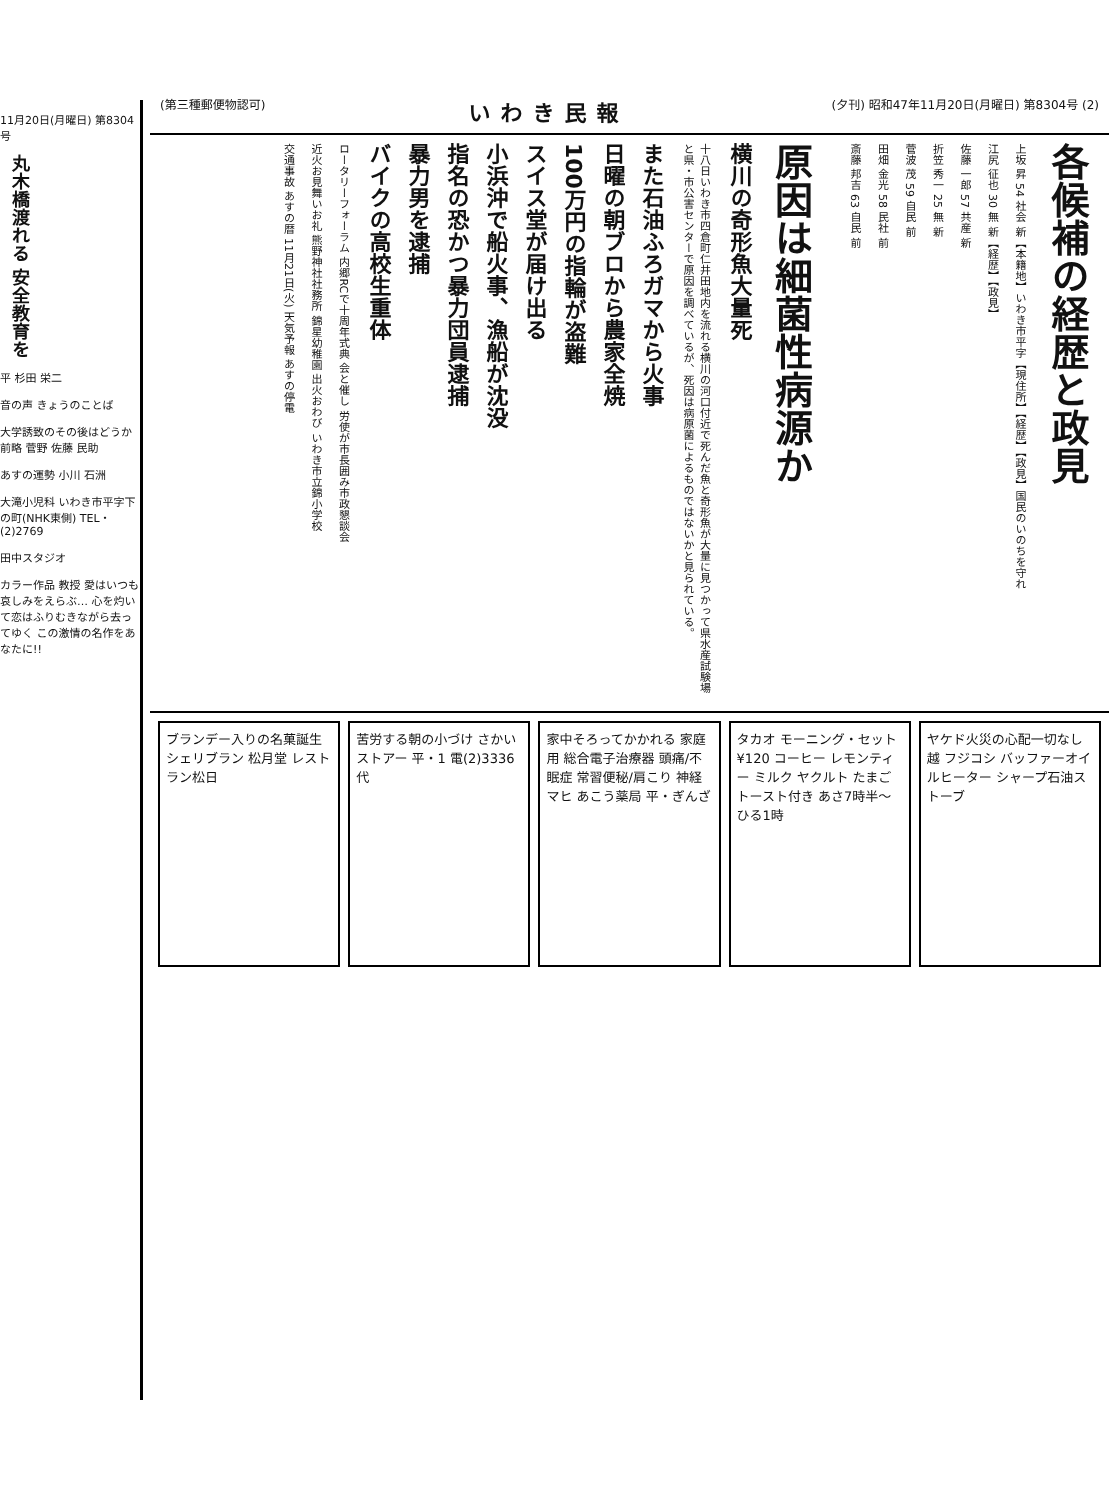11月20日(月曜日) 第8304号
丸木橋渡れる 安全教育を
平 杉田 栄二
音の声 きょうのことば
大学誘致のその後はどうか 前略 菅野 佐藤 民助
あすの運勢 小川 石洲
大滝小児科 いわき市平字下の町(NHK東側) TEL・(2)2769
田中スタジオ
カラー作品 教授 愛はいつも哀しみをえらぶ… 心を灼いて恋はふりむきながら去ってゆく この激情の名作をあなたに!!
(第三種郵便物認可) いわき民報 (夕刊) 昭和47年11月20日(月曜日) 第8304号 (2)
各候補の経歴と政見
上坂 昇 54 社会 新【本籍地】いわき市平字【現住所】【経歴】【政見】国民のいのちを守れ
江尻 征也 30 無 新【経歴】【政見】
佐藤 一郎 57 共産 新
折笠 秀一 25 無 新
菅波 茂 59 自民 前
田畑 金光 58 民社 前
斎藤 邦吉 63 自民 前
原因は細菌性病源か
横川の奇形魚大量死
十八日いわき市四倉町仁井田地内を流れる横川の河口付近で死んだ魚と奇形魚が大量に見つかって県水産試験場と県・市公害センターで原因を調べているが、死因は病原菌によるものではないかと見られている。
また石油ふろガマから火事
日曜の朝ブロから農家全焼
100万円の指輪が盗難
スイス堂が届け出る
小浜沖で船火事、漁船が沈没
指名の恐かつ暴力団員逮捕
暴力男を逮捕
バイクの高校生重体
ロータリーフォーラム 内郷RCで十周年式典 会と催し 労使が市長囲み市政懇談会
近火お見舞いお礼 熊野神社社務所 錦星幼稚園 出火おわび いわき市立錦小学校
交通事故 あすの暦 11月21日(火) 天気予報 あすの停電
ヤケド火災の心配一切なし 越 フジコシ バッファーオイルヒーター シャープ石油ストーブ
タカオ モーニング・セット ¥120 コーヒー レモンティー ミルク ヤクルト たまご トースト付き あさ7時半～ひる1時
家中そろってかかれる 家庭用 総合電子治療器 頭痛/不眠症 常習便秘/肩こり 神経マヒ あこう薬局 平・ぎんざ
苦労する朝の小づけ さかいストアー 平・1 電(2)3336代
ブランデー入りの名菓誕生 シェリブラン 松月堂 レストラン松日